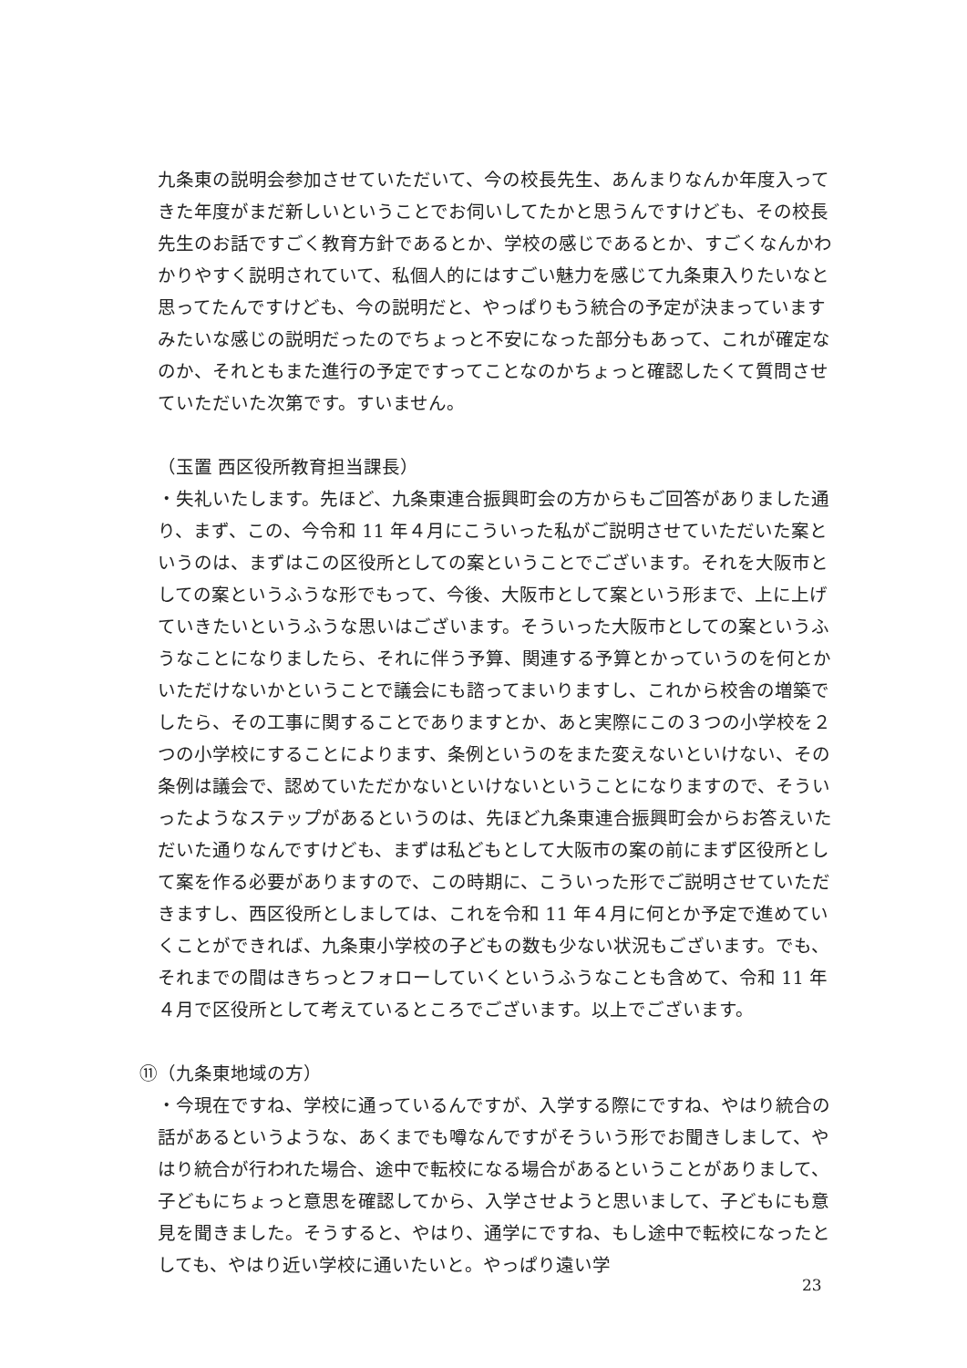九条東の説明会参加させていただいて、今の校長先生、あんまりなんか年度入ってきた年度がまだ新しいということでお伺いしてたかと思うんですけども、その校長先生のお話ですごく教育方針であるとか、学校の感じであるとか、すごくなんかわかりやすく説明されていて、私個人的にはすごい魅力を感じて九条東入りたいなと思ってたんですけども、今の説明だと、やっぱりもう統合の予定が決まっていますみたいな感じの説明だったのでちょっと不安になった部分もあって、これが確定なのか、それともまた進行の予定ですってことなのかちょっと確認したくて質問させていただいた次第です。すいません。
（玉置 西区役所教育担当課長）
・失礼いたします。先ほど、九条東連合振興町会の方からもご回答がありました通り、まず、この、今令和 11 年４月にこういった私がご説明させていただいた案というのは、まずはこの区役所としての案ということでございます。それを大阪市としての案というふうな形でもって、今後、大阪市として案という形まで、上に上げていきたいというふうな思いはございます。そういった大阪市としての案というふうなことになりましたら、それに伴う予算、関連する予算とかっていうのを何とかいただけないかということで議会にも諮ってまいりますし、これから校舎の増築でしたら、その工事に関することでありますとか、あと実際にこの３つの小学校を２つの小学校にすることによります、条例というのをまた変えないといけない、その条例は議会で、認めていただかないといけないということになりますので、そういったようなステップがあるというのは、先ほど九条東連合振興町会からお答えいただいた通りなんですけども、まずは私どもとして大阪市の案の前にまず区役所として案を作る必要がありますので、この時期に、こういった形でご説明させていただきますし、西区役所としましては、これを令和 11 年４月に何とか予定で進めていくことができれば、九条東小学校の子どもの数も少ない状況もございます。でも、それまでの間はきちっとフォローしていくというふうなことも含めて、令和 11 年４月で区役所として考えているところでございます。以上でございます。
⑪（九条東地域の方）
・今現在ですね、学校に通っているんですが、入学する際にですね、やはり統合の話があるというような、あくまでも噂なんですがそういう形でお聞きしまして、やはり統合が行われた場合、途中で転校になる場合があるということがありまして、子どもにちょっと意思を確認してから、入学させようと思いまして、子どもにも意見を聞きました。そうすると、やはり、通学にですね、もし途中で転校になったとしても、やはり近い学校に通いたいと。やっぱり遠い学
23